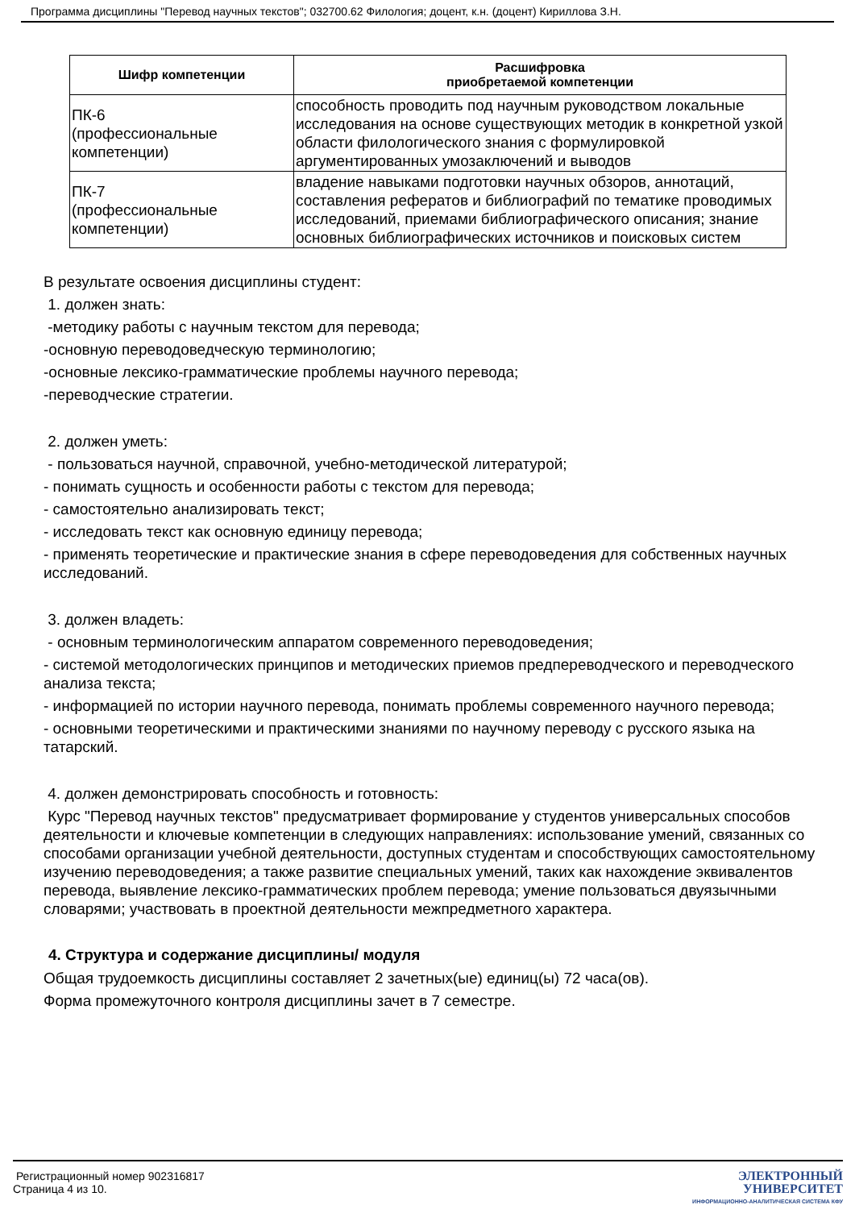Программа дисциплины "Перевод научных текстов"; 032700.62 Филология; доцент, к.н. (доцент) Кириллова З.Н.
| Шифр компетенции | Расшифровка приобретаемой компетенции |
| --- | --- |
| ПК-6 (профессиональные компетенции) | способность проводить под научным руководством локальные исследования на основе существующих методик в конкретной узкой области филологического знания с формулировкой аргументированных умозаключений и выводов |
| ПК-7 (профессиональные компетенции) | владение навыками подготовки научных обзоров, аннотаций, составления рефератов и библиографий по тематике проводимых исследований, приемами библиографического описания; знание основных библиографических источников и поисковых систем |
В результате освоения дисциплины студент:
1. должен знать:
-методику работы с научным текстом для перевода;
-основную переводоведческую терминологию;
-основные лексико-грамматические проблемы научного перевода;
-переводческие стратегии.
2. должен уметь:
- пользоваться научной, справочной, учебно-методической литературой;
- понимать сущность и особенности работы с текстом для перевода;
- самостоятельно анализировать текст;
- исследовать текст как основную единицу перевода;
- применять теоретические и практические знания в сфере переводоведения для собственных научных исследований.
3. должен владеть:
- основным терминологическим аппаратом современного переводоведения;
- системой методологических принципов и методических приемов предпереводческого и переводческого анализа текста;
- информацией по истории научного перевода, понимать проблемы современного научного перевода;
- основными теоретическими и практическими знаниями по научному переводу с русского языка на татарский.
4. должен демонстрировать способность и готовность:
Курс "Перевод научных текстов" предусматривает формирование у студентов универсальных способов деятельности и ключевые компетенции в следующих направлениях: использование умений, связанных со способами организации учебной деятельности, доступных студентам и способствующих самостоятельному изучению переводоведения; а также развитие специальных умений, таких как нахождение эквивалентов перевода, выявление лексико-грамматических проблем перевода; умение пользоваться двуязычными словарями; участвовать в проектной деятельности межпредметного характера.
4. Структура и содержание дисциплины/ модуля
Общая трудоемкость дисциплины составляет 2 зачетных(ые) единиц(ы) 72 часа(ов).
Форма промежуточного контроля дисциплины зачет в 7 семестре.
Регистрационный номер 902316817
Страница 4 из 10.
ЭЛЕКТРОННЫЙ
УНИВЕРСИТЕТ
ИНФОРМАЦИОННО-АНАЛИТИЧЕСКАЯ СИСТЕМА КФУ